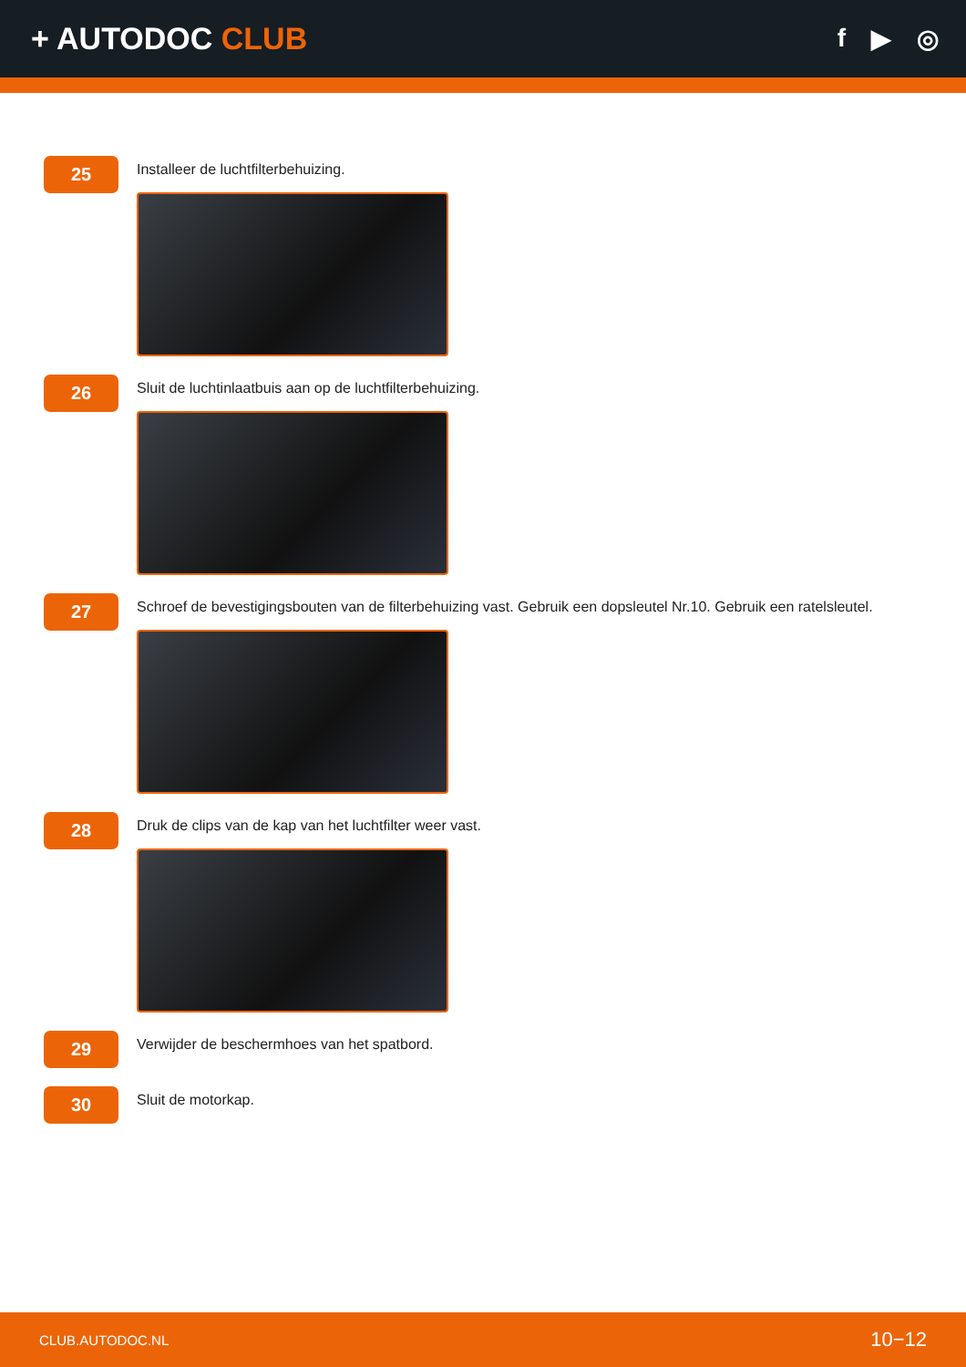+ AUTODOC CLUB
f ▶ ◎
25
Installeer de luchtfilterbehuizing.
26
Sluit de luchtinlaatbuis aan op de luchtfilterbehuizing.
27
Schroef de bevestigingsbouten van de filterbehuizing vast. Gebruik een dopsleutel Nr.10. Gebruik een ratelsleutel.
28
Druk de clips van de kap van het luchtfilter weer vast.
29
Verwijder de beschermhoes van het spatbord.
30
Sluit de motorkap.
CLUB.AUTODOC.NL 10−12